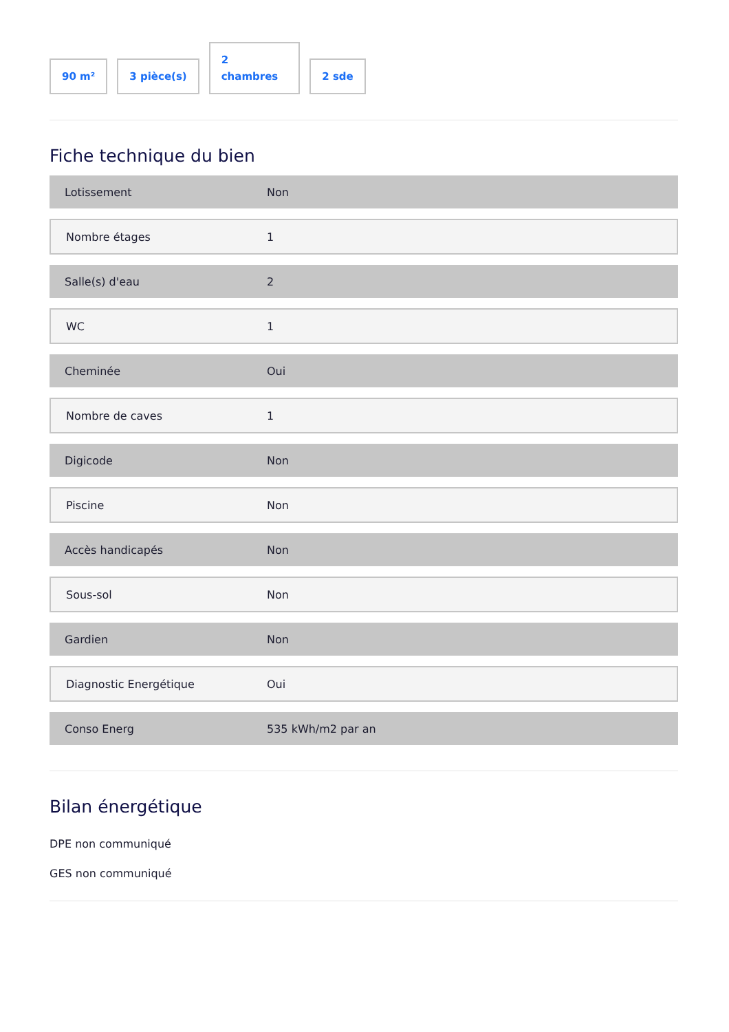90 m²
3 pièce(s)
2
chambres
2 sde
Fiche technique du bien
| Lotissement | Non |
| Nombre étages | 1 |
| Salle(s) d'eau | 2 |
| WC | 1 |
| Cheminée | Oui |
| Nombre de caves | 1 |
| Digicode | Non |
| Piscine | Non |
| Accès handicapés | Non |
| Sous-sol | Non |
| Gardien | Non |
| Diagnostic Energétique | Oui |
| Conso Energ | 535 kWh/m2 par an |
Bilan énergétique
DPE non communiqué
GES non communiqué